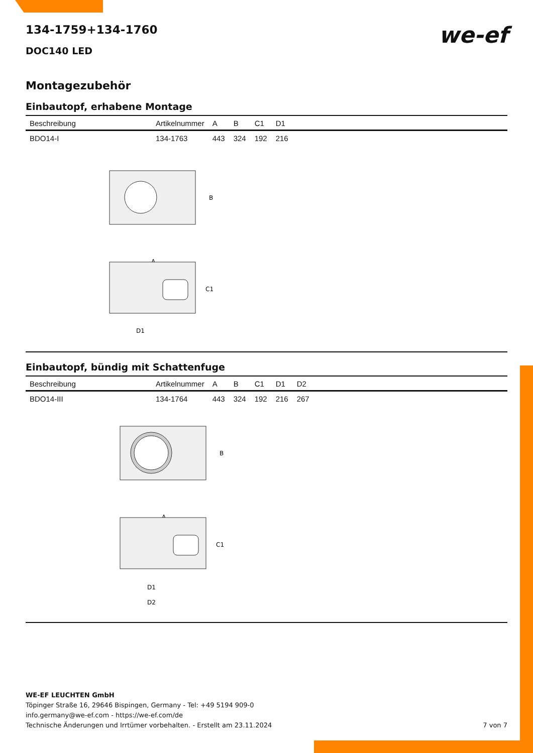we-ef
134-1759+134-1760
DOC140 LED
Montagezubehör
Einbautopf, erhabene Montage
| Beschreibung | Artikelnummer | A | B | C1 | D1 |
| --- | --- | --- | --- | --- | --- |
| BDO14-I | 134-1763 | 443 | 324 | 192 | 216 |
B
A
C1
D1
Einbautopf, bündig mit Schattenfuge
| Beschreibung | Artikelnummer | A | B | C1 | D1 | D2 |
| --- | --- | --- | --- | --- | --- | --- |
| BDO14-III | 134-1764 | 443 | 324 | 192 | 216 | 267 |
B
A
C1
D1
D2
WE-EF LEUCHTEN GmbH
Töpinger Straße 16, 29646 Bispingen, Germany - Tel: +49 5194 909-0
info.germany@we-ef.com - https://we-ef.com/de
Technische Änderungen und Irrtümer vorbehalten. - Erstellt am 23.11.2024 7 von 7